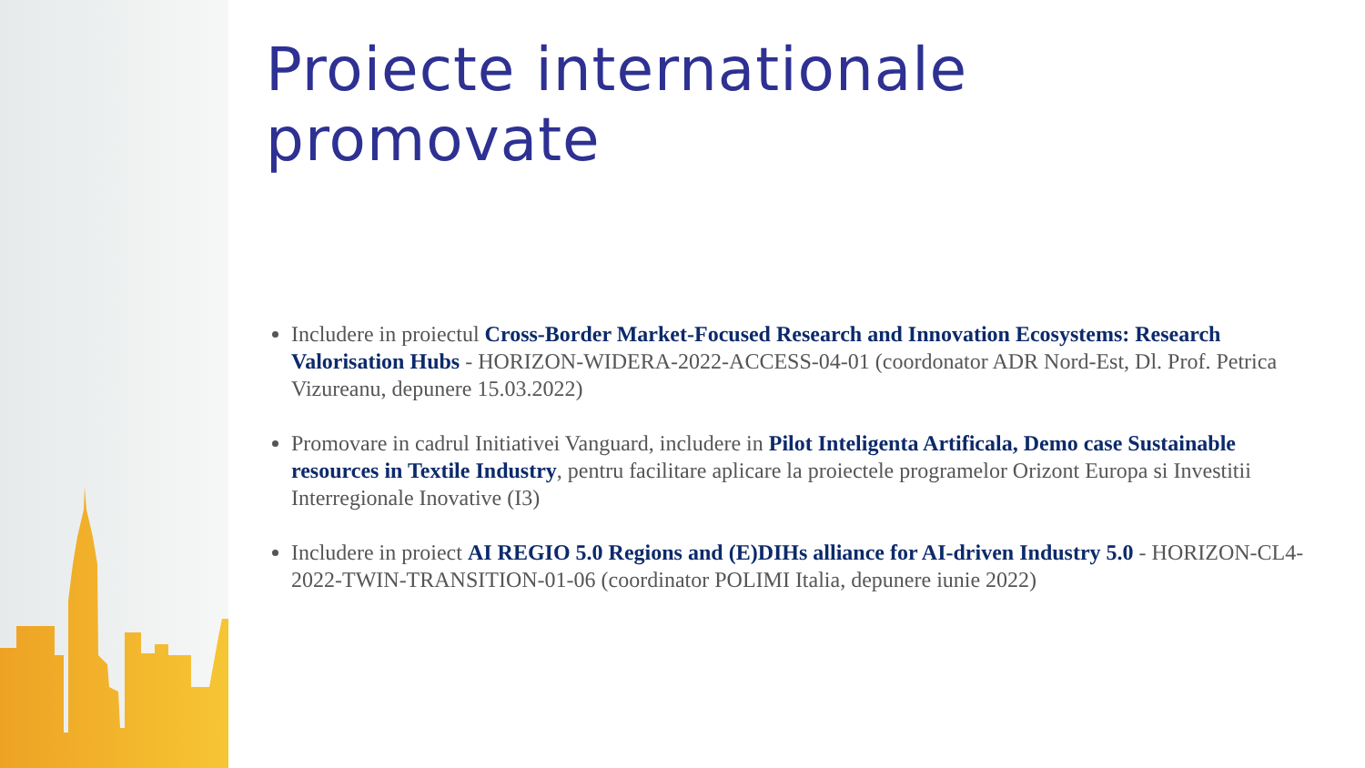Proiecte internationale promovate
Includere in proiectul Cross-Border Market-Focused Research and Innovation Ecosystems: Research Valorisation Hubs - HORIZON-WIDERA-2022-ACCESS-04-01 (coordonator ADR Nord-Est, Dl. Prof. Petrica Vizureanu, depunere 15.03.2022)
Promovare in cadrul Initiativei Vanguard, includere in Pilot Inteligenta Artificala, Demo case Sustainable resources in Textile Industry, pentru facilitare aplicare la proiectele programelor Orizont Europa si Investitii Interregionale Inovative (I3)
Includere in proiect AI REGIO 5.0 Regions and (E)DIHs alliance for AI-driven Industry 5.0 - HORIZON-CL4-2022-TWIN-TRANSITION-01-06 (coordinator POLIMI Italia, depunere iunie 2022)